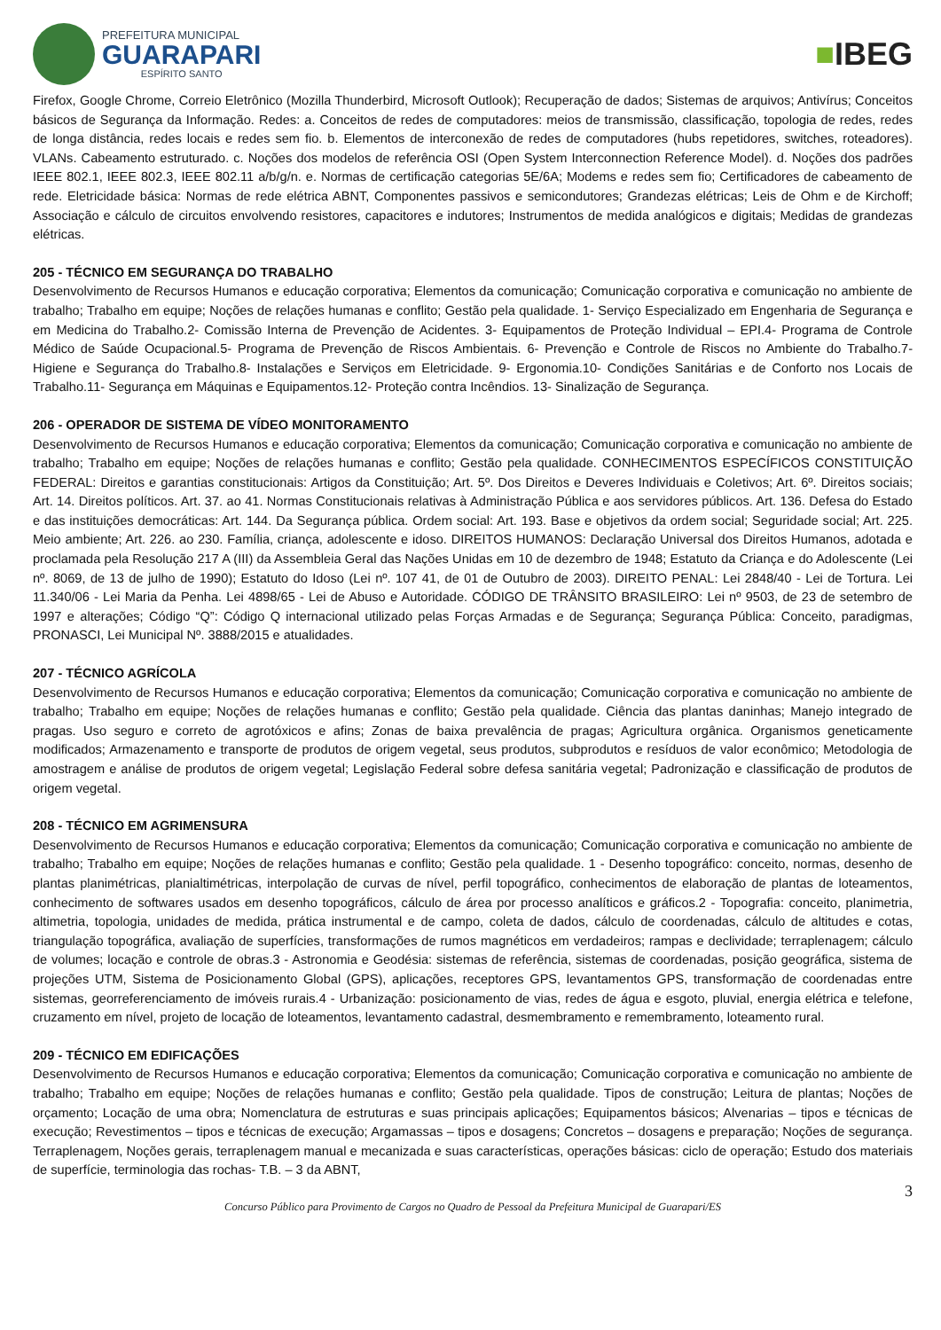PREFEITURA MUNICIPAL
GUARAPARI
ESPÍRITO SANTO
■IBEG
Firefox, Google Chrome, Correio Eletrônico (Mozilla Thunderbird, Microsoft Outlook); Recuperação de dados; Sistemas de arquivos; Antivírus; Conceitos básicos de Segurança da Informação. Redes: a. Conceitos de redes de computadores: meios de transmissão, classificação, topologia de redes, redes de longa distância, redes locais e redes sem fio. b. Elementos de interconexão de redes de computadores (hubs repetidores, switches, roteadores). VLANs. Cabeamento estruturado. c. Noções dos modelos de referência OSI (Open System Interconnection Reference Model). d. Noções dos padrões IEEE 802.1, IEEE 802.3, IEEE 802.11 a/b/g/n. e. Normas de certificação categorias 5E/6A; Modems e redes sem fio; Certificadores de cabeamento de rede. Eletricidade básica: Normas de rede elétrica ABNT, Componentes passivos e semicondutores; Grandezas elétricas; Leis de Ohm e de Kirchoff; Associação e cálculo de circuitos envolvendo resistores, capacitores e indutores; Instrumentos de medida analógicos e digitais; Medidas de grandezas elétricas.
205 - TÉCNICO EM SEGURANÇA DO TRABALHO
Desenvolvimento de Recursos Humanos e educação corporativa; Elementos da comunicação; Comunicação corporativa e comunicação no ambiente de trabalho; Trabalho em equipe; Noções de relações humanas e conflito; Gestão pela qualidade. 1- Serviço Especializado em Engenharia de Segurança e em Medicina do Trabalho.2- Comissão Interna de Prevenção de Acidentes. 3- Equipamentos de Proteção Individual – EPI.4- Programa de Controle Médico de Saúde Ocupacional.5- Programa de Prevenção de Riscos Ambientais. 6- Prevenção e Controle de Riscos no Ambiente do Trabalho.7- Higiene e Segurança do Trabalho.8- Instalações e Serviços em Eletricidade. 9- Ergonomia.10- Condições Sanitárias e de Conforto nos Locais de Trabalho.11- Segurança em Máquinas e Equipamentos.12- Proteção contra Incêndios. 13- Sinalização de Segurança.
206 - OPERADOR DE SISTEMA DE VÍDEO MONITORAMENTO
Desenvolvimento de Recursos Humanos e educação corporativa; Elementos da comunicação; Comunicação corporativa e comunicação no ambiente de trabalho; Trabalho em equipe; Noções de relações humanas e conflito; Gestão pela qualidade. CONHECIMENTOS ESPECÍFICOS CONSTITUIÇÃO FEDERAL: Direitos e garantias constitucionais: Artigos da Constituição; Art. 5º. Dos Direitos e Deveres Individuais e Coletivos; Art. 6º. Direitos sociais; Art. 14. Direitos políticos. Art. 37. ao 41. Normas Constitucionais relativas à Administração Pública e aos servidores públicos. Art. 136. Defesa do Estado e das instituições democráticas: Art. 144. Da Segurança pública. Ordem social: Art. 193. Base e objetivos da ordem social; Seguridade social; Art. 225. Meio ambiente; Art. 226. ao 230. Família, criança, adolescente e idoso. DIREITOS HUMANOS: Declaração Universal dos Direitos Humanos, adotada e proclamada pela Resolução 217 A (III) da Assembleia Geral das Nações Unidas em 10 de dezembro de 1948; Estatuto da Criança e do Adolescente (Lei nº. 8069, de 13 de julho de 1990); Estatuto do Idoso (Lei nº. 107 41, de 01 de Outubro de 2003). DIREITO PENAL: Lei 2848/40 - Lei de Tortura. Lei 11.340/06 - Lei Maria da Penha. Lei 4898/65 - Lei de Abuso e Autoridade. CÓDIGO DE TRÂNSITO BRASILEIRO: Lei nº 9503, de 23 de setembro de 1997 e alterações; Código “Q”: Código Q internacional utilizado pelas Forças Armadas e de Segurança; Segurança Pública: Conceito, paradigmas, PRONASCI, Lei Municipal Nº. 3888/2015 e atualidades.
207 - TÉCNICO AGRÍCOLA
Desenvolvimento de Recursos Humanos e educação corporativa; Elementos da comunicação; Comunicação corporativa e comunicação no ambiente de trabalho; Trabalho em equipe; Noções de relações humanas e conflito; Gestão pela qualidade. Ciência das plantas daninhas; Manejo integrado de pragas. Uso seguro e correto de agrotóxicos e afins; Zonas de baixa prevalência de pragas; Agricultura orgânica. Organismos geneticamente modificados; Armazenamento e transporte de produtos de origem vegetal, seus produtos, subprodutos e resíduos de valor econômico; Metodologia de amostragem e análise de produtos de origem vegetal; Legislação Federal sobre defesa sanitária vegetal; Padronização e classificação de produtos de origem vegetal.
208 - TÉCNICO EM AGRIMENSURA
Desenvolvimento de Recursos Humanos e educação corporativa; Elementos da comunicação; Comunicação corporativa e comunicação no ambiente de trabalho; Trabalho em equipe; Noções de relações humanas e conflito; Gestão pela qualidade. 1 - Desenho topográfico: conceito, normas, desenho de plantas planimétricas, planialtimétricas, interpolação de curvas de nível, perfil topográfico, conhecimentos de elaboração de plantas de loteamentos, conhecimento de softwares usados em desenho topográficos, cálculo de área por processo analíticos e gráficos.2 - Topografia: conceito, planimetria, altimetria, topologia, unidades de medida, prática instrumental e de campo, coleta de dados, cálculo de coordenadas, cálculo de altitudes e cotas, triangulação topográfica, avaliação de superfícies, transformações de rumos magnéticos em verdadeiros; rampas e declividade; terraplenagem; cálculo de volumes; locação e controle de obras.3 - Astronomia e Geodésia: sistemas de referência, sistemas de coordenadas, posição geográfica, sistema de projeções UTM, Sistema de Posicionamento Global (GPS), aplicações, receptores GPS, levantamentos GPS, transformação de coordenadas entre sistemas, georreferenciamento de imóveis rurais.4 - Urbanização: posicionamento de vias, redes de água e esgoto, pluvial, energia elétrica e telefone, cruzamento em nível, projeto de locação de loteamentos, levantamento cadastral, desmembramento e remembramento, loteamento rural.
209 - TÉCNICO EM EDIFICAÇÕES
Desenvolvimento de Recursos Humanos e educação corporativa; Elementos da comunicação; Comunicação corporativa e comunicação no ambiente de trabalho; Trabalho em equipe; Noções de relações humanas e conflito; Gestão pela qualidade. Tipos de construção; Leitura de plantas; Noções de orçamento; Locação de uma obra; Nomenclatura de estruturas e suas principais aplicações; Equipamentos básicos; Alvenarias – tipos e técnicas de execução; Revestimentos – tipos e técnicas de execução; Argamassas – tipos e dosagens; Concretos – dosagens e preparação; Noções de segurança. Terraplenagem, Noções gerais, terraplenagem manual e mecanizada e suas características, operações básicas: ciclo de operação; Estudo dos materiais de superfície, terminologia das rochas- T.B. – 3 da ABNT,
3
Concurso Público para Provimento de Cargos no Quadro de Pessoal da Prefeitura Municipal de Guarapari/ES